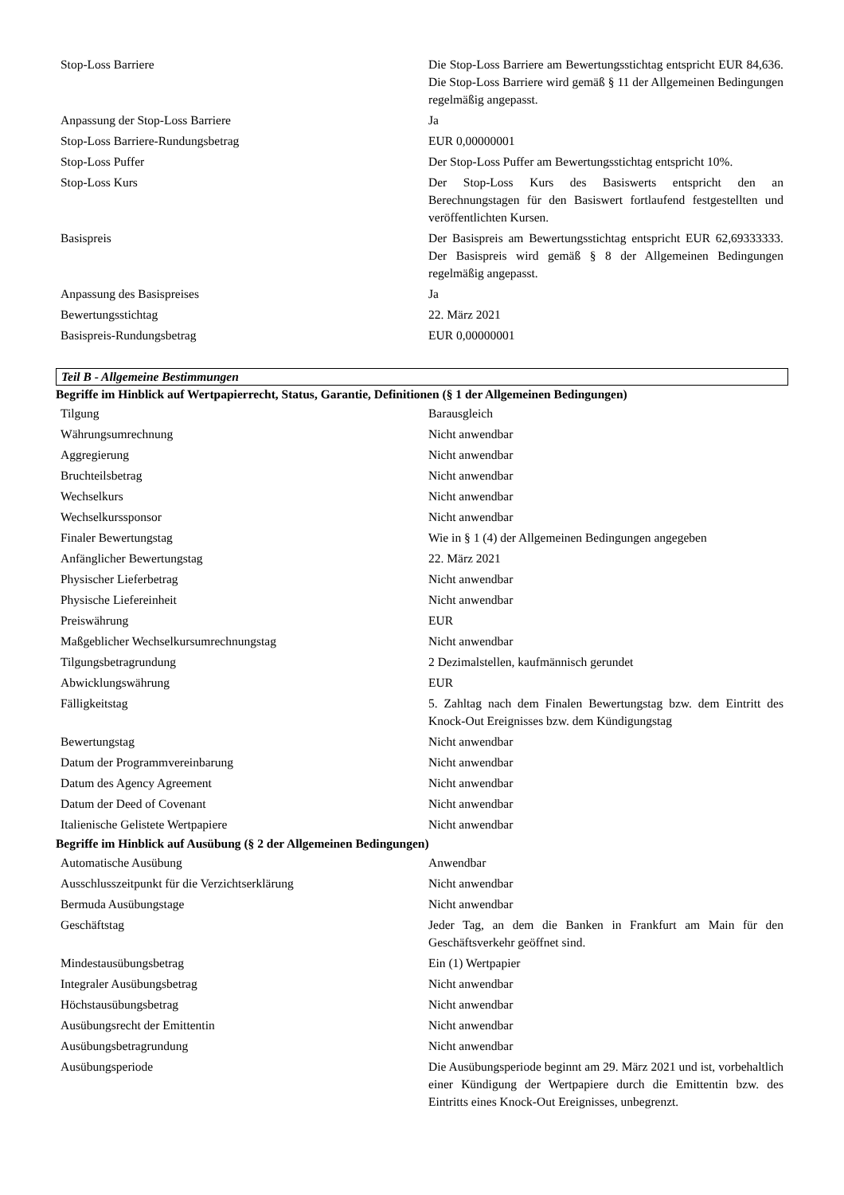| Stop-Loss Barriere | Die Stop-Loss Barriere am Bewertungsstichtag entspricht EUR 84,636. Die Stop-Loss Barriere wird gemäß § 11 der Allgemeinen Bedingungen regelmäßig angepasst. |
| Anpassung der Stop-Loss Barriere | Ja |
| Stop-Loss Barriere-Rundungsbetrag | EUR 0,00000001 |
| Stop-Loss Puffer | Der Stop-Loss Puffer am Bewertungsstichtag entspricht 10%. |
| Stop-Loss Kurs | Der Stop-Loss Kurs des Basiswerts entspricht den an Berechnungstagen für den Basiswert fortlaufend festgestellten und veröffentlichten Kursen. |
| Basispreis | Der Basispreis am Bewertungsstichtag entspricht EUR 62,69333333. Der Basispreis wird gemäß § 8 der Allgemeinen Bedingungen regelmäßig angepasst. |
| Anpassung des Basispreises | Ja |
| Bewertungsstichtag | 22. März 2021 |
| Basispreis-Rundungsbetrag | EUR 0,00000001 |
Teil B - Allgemeine Bestimmungen
Begriffe im Hinblick auf Wertpapierrecht, Status, Garantie, Definitionen (§ 1 der Allgemeinen Bedingungen)
| Tilgung | Barausgleich |
| Währungsumrechnung | Nicht anwendbar |
| Aggregierung | Nicht anwendbar |
| Bruchteilsbetrag | Nicht anwendbar |
| Wechselkurs | Nicht anwendbar |
| Wechselkurssponsor | Nicht anwendbar |
| Finaler Bewertungstag | Wie in § 1 (4) der Allgemeinen Bedingungen angegeben |
| Anfänglicher Bewertungstag | 22. März 2021 |
| Physischer Lieferbetrag | Nicht anwendbar |
| Physische Liefereinheit | Nicht anwendbar |
| Preiswährung | EUR |
| Maßgeblicher Wechselkursumrechnungstag | Nicht anwendbar |
| Tilgungsbetragrundung | 2 Dezimalstellen, kaufmännisch gerundet |
| Abwicklungswährung | EUR |
| Fälligkeitstag | 5. Zahltag nach dem Finalen Bewertungstag bzw. dem Eintritt des Knock-Out Ereignisses bzw. dem Kündigungstag |
| Bewertungstag | Nicht anwendbar |
| Datum der Programmvereinbarung | Nicht anwendbar |
| Datum des Agency Agreement | Nicht anwendbar |
| Datum der Deed of Covenant | Nicht anwendbar |
| Italienische Gelistete Wertpapiere | Nicht anwendbar |
Begriffe im Hinblick auf Ausübung (§ 2 der Allgemeinen Bedingungen)
| Automatische Ausübung | Anwendbar |
| Ausschlusszeitpunkt für die Verzichtserklärung | Nicht anwendbar |
| Bermuda Ausübungstage | Nicht anwendbar |
| Geschäftstag | Jeder Tag, an dem die Banken in Frankfurt am Main für den Geschäftsverkehr geöffnet sind. |
| Mindestausübungsbetrag | Ein (1) Wertpapier |
| Integraler Ausübungsbetrag | Nicht anwendbar |
| Höchstausübungsbetrag | Nicht anwendbar |
| Ausübungsrecht der Emittentin | Nicht anwendbar |
| Ausübungsbetragrundung | Nicht anwendbar |
| Ausübungsperiode | Die Ausübungsperiode beginnt am 29. März 2021 und ist, vorbehaltlich einer Kündigung der Wertpapiere durch die Emittentin bzw. des Eintritts eines Knock-Out Ereignisses, unbegrenzt. |